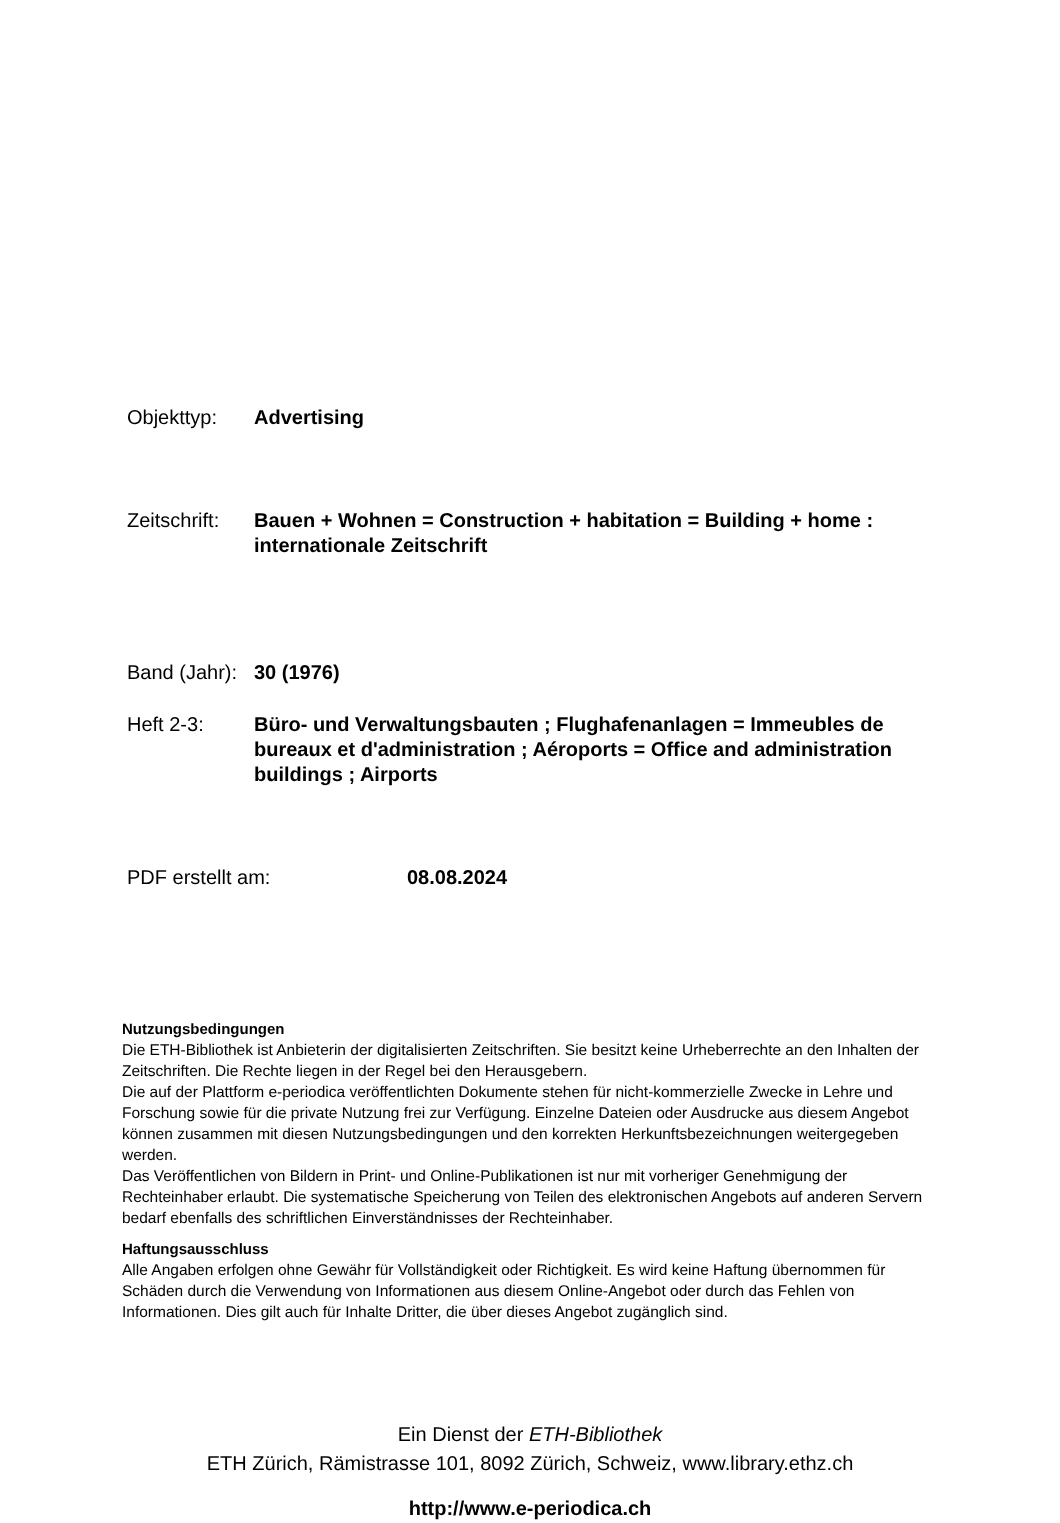Objekttyp: Advertising
Zeitschrift:
Bauen + Wohnen = Construction + habitation = Building + home : internationale Zeitschrift
Band (Jahr):
30 (1976)
Heft 2-3: Büro- und Verwaltungsbauten ; Flughafenanlagen = Immeubles de bureaux et d'administration ; Aéroports = Office and administration buildings ; Airports
PDF erstellt am: 08.08.2024
Nutzungsbedingungen
Die ETH-Bibliothek ist Anbieterin der digitalisierten Zeitschriften. Sie besitzt keine Urheberrechte an den Inhalten der Zeitschriften. Die Rechte liegen in der Regel bei den Herausgebern.
Die auf der Plattform e-periodica veröffentlichten Dokumente stehen für nicht-kommerzielle Zwecke in Lehre und Forschung sowie für die private Nutzung frei zur Verfügung. Einzelne Dateien oder Ausdrucke aus diesem Angebot können zusammen mit diesen Nutzungsbedingungen und den korrekten Herkunftsbezeichnungen weitergegeben werden.
Das Veröffentlichen von Bildern in Print- und Online-Publikationen ist nur mit vorheriger Genehmigung der Rechteinhaber erlaubt. Die systematische Speicherung von Teilen des elektronischen Angebots auf anderen Servern bedarf ebenfalls des schriftlichen Einverständnisses der Rechteinhaber.
Haftungsausschluss
Alle Angaben erfolgen ohne Gewähr für Vollständigkeit oder Richtigkeit. Es wird keine Haftung übernommen für Schäden durch die Verwendung von Informationen aus diesem Online-Angebot oder durch das Fehlen von Informationen. Dies gilt auch für Inhalte Dritter, die über dieses Angebot zugänglich sind.
Ein Dienst der ETH-Bibliothek
ETH Zürich, Rämistrasse 101, 8092 Zürich, Schweiz, www.library.ethz.ch
http://www.e-periodica.ch